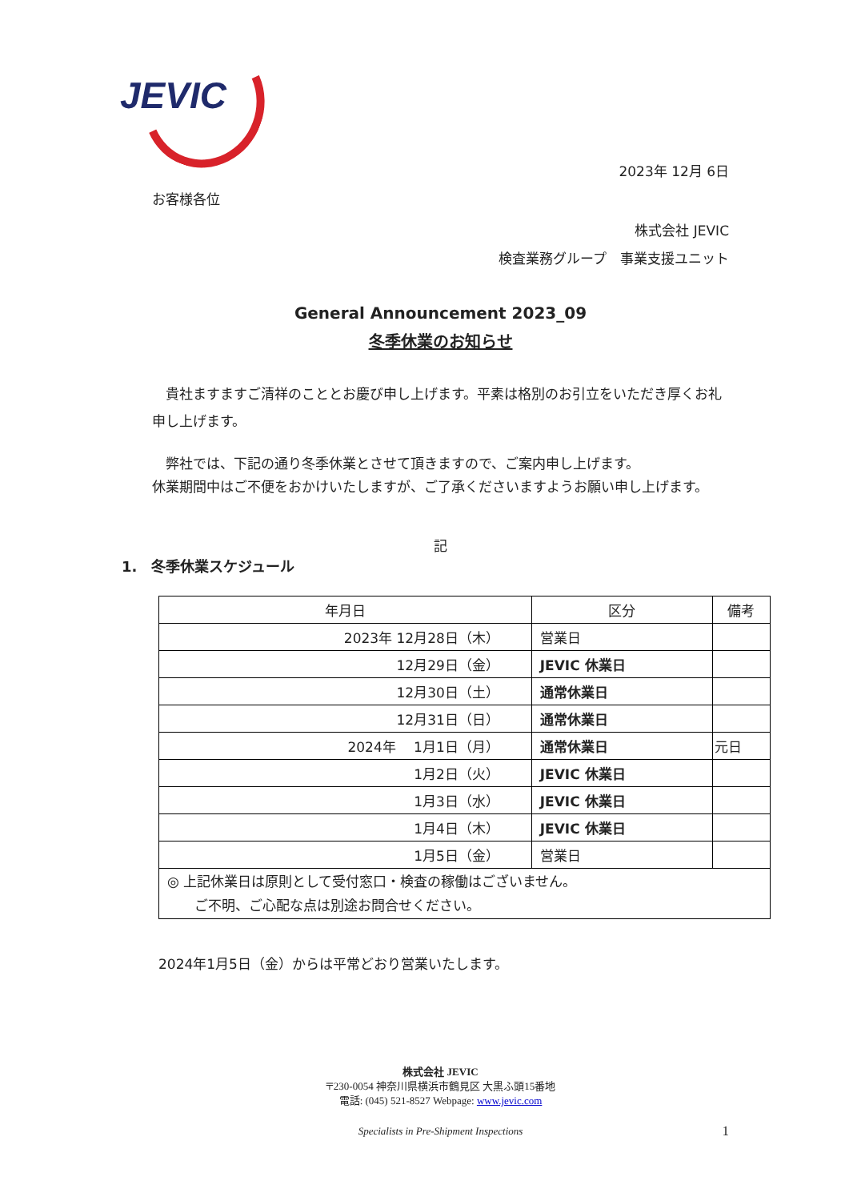JEVIC
2023年 12月 6日
お客様各位
株式会社 JEVIC
検査業務グループ　事業支援ユニット
General Announcement 2023_09
冬季休業のお知らせ
　貴社ますますご清祥のこととお慶び申し上げます。平素は格別のお引立をいただき厚くお礼申し上げます。
　弊社では、下記の通り冬季休業とさせて頂きますので、ご案内申し上げます。
休業期間中はご不便をおかけいたしますが、ご了承くださいますようお願い申し上げます。
記
1.　冬季休業スケジュール
| 年月日 | 区分 | 備考 |
| --- | --- | --- |
| 2023年 12月28日（木） | 営業日 | |
| 12月29日（金） | JEVIC 休業日 | |
| 12月30日（土） | 通常休業日 | |
| 12月31日（日） | 通常休業日 | |
| 2024年 1月1日（月） | 通常休業日 | 元日 |
| 1月2日（火） | JEVIC 休業日 | |
| 1月3日（水） | JEVIC 休業日 | |
| 1月4日（木） | JEVIC 休業日 | |
| 1月5日（金） | 営業日 | |
| ◎ 上記休業日は原則として受付窓口・検査の稼働はございません。 ご不明、ご心配な点は別途お問合せください。 | | |
2024年1月5日（金）からは平常どおり営業いたします。
株式会社 JEVIC
〒230-0054 神奈川県横浜市鶴見区 大黒ふ頭15番地
電話: (045) 521-8527 Webpage: www.jevic.com
Specialists in Pre-Shipment Inspections 1